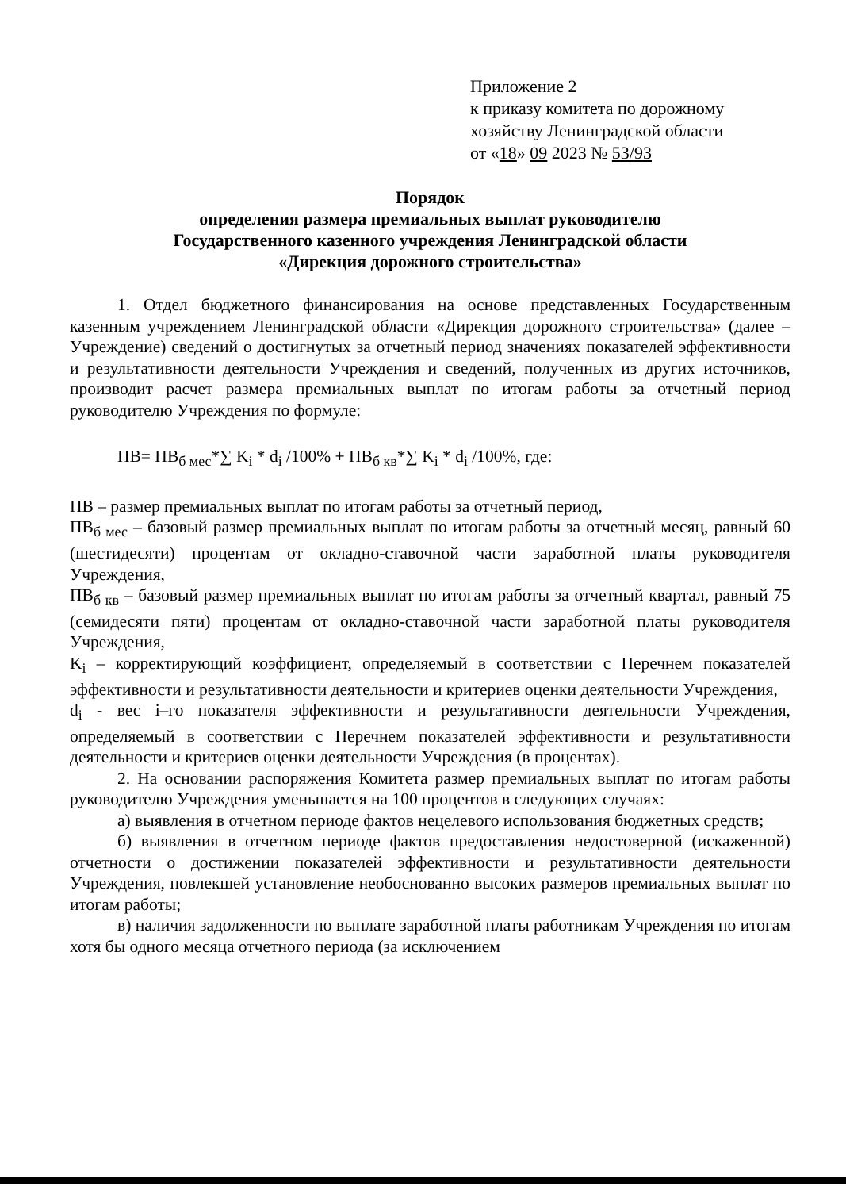Приложение 2
к приказу комитета по дорожному
хозяйству Ленинградской области
от «18» 09 2023 № 53/93
Порядок
определения размера премиальных выплат руководителю
Государственного казенного учреждения Ленинградской области
«Дирекция дорожного строительства»
1. Отдел бюджетного финансирования на основе представленных Государственным казенным учреждением Ленинградской области «Дирекция дорожного строительства» (далее – Учреждение) сведений о достигнутых за отчетный период значениях показателей эффективности и результативности деятельности Учреждения и сведений, полученных из других источников, производит расчет размера премиальных выплат по итогам работы за отчетный период руководителю Учреждения по формуле:
ПВ= ПВ<sub>б мес</sub>*∑ K<sub>i</sub> * d<sub>i</sub> /100% + ПВ<sub>б кв</sub>*∑ K<sub>i</sub> * d<sub>i</sub> /100%, где:
ПВ – размер премиальных выплат по итогам работы за отчетный период,
ПВ<sub>б мес</sub> – базовый размер премиальных выплат по итогам работы за отчетный месяц, равный 60 (шестидесяти) процентам от окладно-ставочной части заработной платы руководителя Учреждения,
ПВ<sub>б кв</sub> – базовый размер премиальных выплат по итогам работы за отчетный квартал, равный 75 (семидесяти пяти) процентам от окладно-ставочной части заработной платы руководителя Учреждения,
K<sub>i</sub> – корректирующий коэффициент, определяемый в соответствии с Перечнем показателей эффективности и результативности деятельности и критериев оценки деятельности Учреждения,
d<sub>i</sub> - вес i–го показателя эффективности и результативности деятельности Учреждения, определяемый в соответствии с Перечнем показателей эффективности и результативности деятельности и критериев оценки деятельности Учреждения (в процентах).
2. На основании распоряжения Комитета размер премиальных выплат по итогам работы руководителю Учреждения уменьшается на 100 процентов в следующих случаях:
а) выявления в отчетном периоде фактов нецелевого использования бюджетных средств;
б) выявления в отчетном периоде фактов предоставления недостоверной (искаженной) отчетности о достижении показателей эффективности и результативности деятельности Учреждения, повлекшей установление необоснованно высоких размеров премиальных выплат по итогам работы;
в) наличия задолженности по выплате заработной платы работникам Учреждения по итогам хотя бы одного месяца отчетного периода (за исключением